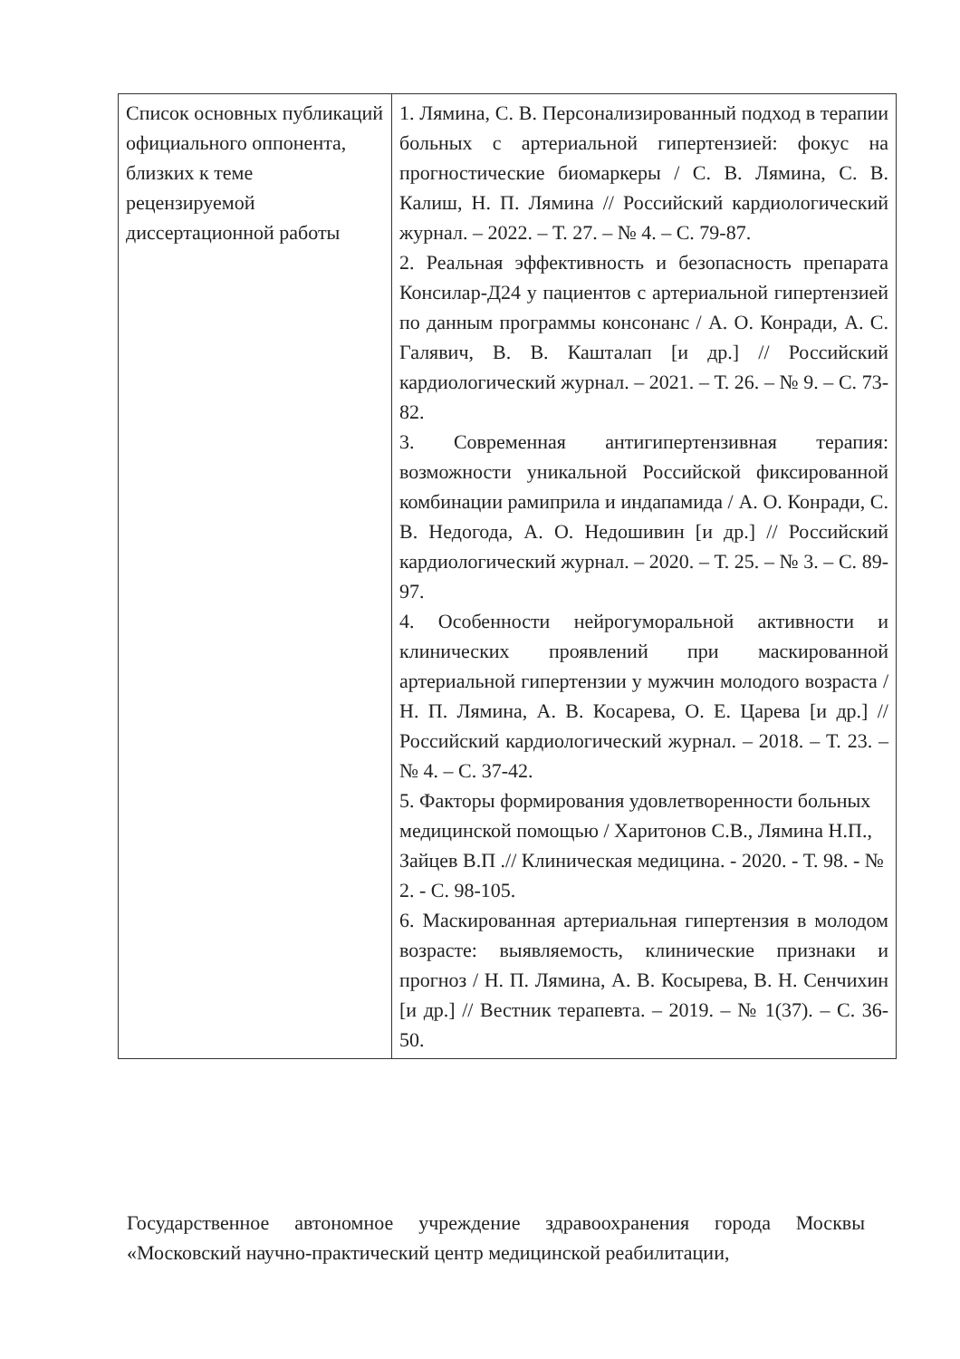| Список основных публикаций официального оппонента, близких к теме рецензируемой диссертационной работы | 1. Лямина, С. В. Персонализированный подход в терапии больных с артериальной гипертензией: фокус на прогностические биомаркеры / С. В. Лямина, С. В. Калиш, Н. П. Лямина // Российский кардиологический журнал. – 2022. – Т. 27. – № 4. – С. 79-87. 2. Реальная эффективность и безопасность препарата Консилар-Д24 у пациентов с артериальной гипертензией по данным программы консонанс / А. О. Конради, А. С. Галявич, В. В. Кашталап [и др.] // Российский кардиологический журнал. – 2021. – Т. 26. – № 9. – С. 73-82. 3. Современная антигипертензивная терапия: возможности уникальной Российской фиксированной комбинации рамиприла и индапамида / А. О. Конради, С. В. Недогода, А. О. Недошивин [и др.] // Российский кардиологический журнал. – 2020. – Т. 25. – № 3. – С. 89-97. 4. Особенности нейрогуморальной активности и клинических проявлений при маскированной артериальной гипертензии у мужчин молодого возраста / Н. П. Лямина, А. В. Косарева, О. Е. Царева [и др.] // Российский кардиологический журнал. – 2018. – Т. 23. – № 4. – С. 37-42. 5. Факторы формирования удовлетворенности больных медицинской помощью / Харитонов С.В., Лямина Н.П., Зайцев В.П .// Клиническая медицина. - 2020. - Т. 98. - № 2. - С. 98-105. 6. Маскированная артериальная гипертензия в молодом возрасте: выявляемость, клинические признаки и прогноз / Н. П. Лямина, А. В. Косырева, В. Н. Сенчихин [и др.] // Вестник терапевта. – 2019. – № 1(37). – С. 36-50. |
Государственное автономное учреждение здравоохранения города Москвы «Московский научно-практический центр медицинской реабилитации,